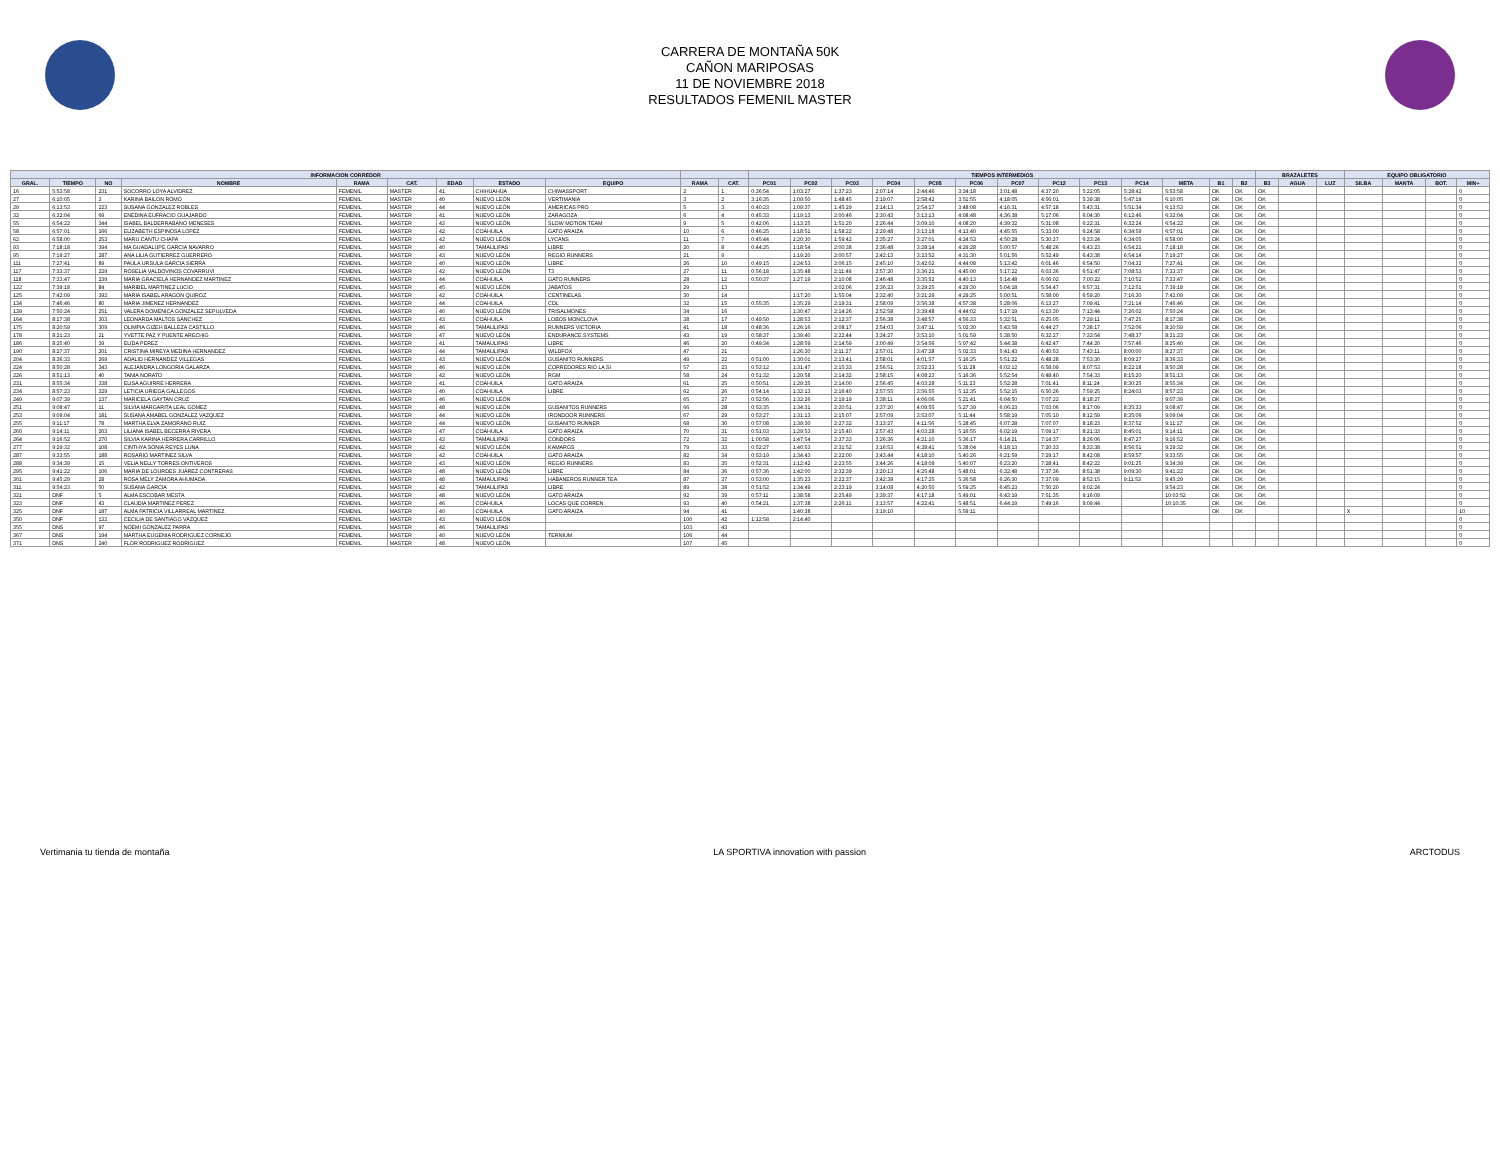CARRERA DE MONTAÑA 50K
CAÑON MARIPOSAS
11 DE NOVIEMBRE 2018
RESULTADOS FEMENIL MASTER
| INFORMACION CORREDOR | | | | | | | | | | | TIEMPOS INTERMEDIOS | | | | | | | | | | | | | BRAZALETES | | | EQUIPO OBLIGATORIO | | | |
| --- | --- | --- | --- | --- | --- | --- | --- | --- | --- | --- | --- | --- | --- | --- | --- | --- | --- | --- | --- | --- | --- | --- | --- | --- | --- | --- | --- | --- | --- | --- |
| GRAL. | TIEMPO | NO | NOMBRE | RAMA | CAT. | EDAD | ESTADO | EQUIPO | RAMA | CAT. | PC01 | PC02 | PC03 | PC04 | PC05 | PC06 | PC07 | PC12 | PC13 | PC14 | META | B1 | B2 | B3 | AGUA | LUZ | SILBA | MANTA | BOT. | MIN+ |
| 16 | 5:53:58 | 231 | SOCORRO LOYA ALVIDREZ | FEMENIL | MASTER | 41 | CHIHUAHUA | CHIWASSPORT | 2 | 1 | 0:36:54 | 1:03:27 | 1:37:23 | 2:07:14 | 2:44:46 | 3:34:18 | 3:01:48 | 4:37:20 | 5:22:05 | 5:28:42 | 5:53:58 | OK | OK | OK | | | | | | 0 |
| 27 | 6:10:05 | 3 | KARINA BAILON ROMO | FEMENIL | MASTER | 40 | NUEVO LEÓN | VERTIMANIA | 3 | 2 | 3:16:35 | 1:09:50 | 1:48:45 | 2:19:07 | 2:58:42 | 3:51:55 | 4:18:05 | 4:56:01 | 5:39:38 | 5:47:19 | 6:10:05 | OK | OK | OK | | | | | | 0 |
| 29 | 6:13:53 | 223 | SUSANA GONZALEZ ROBLES | FEMENIL | MASTER | 44 | NUEVO LEÓN | AMERICAS PRO | 5 | 3 | 0:40:23 | 1:09:37 | 1:45:29 | 2:14:13 | 2:54:17 | 3:48:08 | 4:16:31 | 4:57:18 | 5:43:31 | 5:51:34 | 6:13:53 | OK | OK | OK | | | | | | 0 |
| 32 | 6:32:04 | 69 | ENEDINA EUFRACIO GUAJARDO | FEMENIL | MASTER | 41 | NUEVO LEÓN | ZARAGOZA | 6 | 4 | 0:45:33 | 1:19:13 | 2:00:46 | 2:30:43 | 3:13:13 | 4:08:48 | 4:36:38 | 5:17:06 | 6:04:30 | 6:12:46 | 6:32:04 | OK | OK | OK | | | | | | 0 |
| 55 | 6:54:22 | 344 | ISABEL BALDERRABANO MENESES | FEMENIL | MASTER | 43 | NUEVO LEÓN | SLOW MOTION TEAM | 9 | 5 | 0:42:06 | 1:13:25 | 1:51:20 | 2:26:44 | 3:09:10 | 4:08:20 | 4:39:32 | 5:31:08 | 6:22:31 | 6:32:24 | 6:54:22 | OK | OK | OK | | | | | | 0 |
| 58 | 6:57:01 | 166 | ELIZABETH ESPINOSA LOPEZ | FEMENIL | MASTER | 42 | COAHUILA | GATO ARAIZA | 10 | 6 | 0:46:25 | 1:18:51 | 1:58:22 | 2:29:48 | 3:13:18 | 4:13:40 | 4:45:55 | 5:33:00 | 6:24:58 | 6:34:59 | 6:57:01 | OK | OK | OK | | | | | | 0 |
| 62 | 6:58:00 | 253 | MARU CANTU CHAPA | FEMENIL | MASTER | 42 | NUEVO LEÓN | LYCANS | 11 | 7 | 0:45:44 | 1:20:30 | 1:59:42 | 2:35:27 | 3:27:01 | 4:24:53 | 4:50:28 | 5:30:27 | 6:23:24 | 6:34:05 | 6:58:00 | OK | OK | OK | | | | | | 0 |
| 93 | 7:18:18 | 394 | MA GUADALUPE GARCIA NAVARRO | FEMENIL | MASTER | 40 | TAMAULIPAS | LIBRE | 20 | 8 | 0:44:25 | 1:18:54 | 2:00:38 | 2:36:48 | 3:28:14 | 4:29:28 | 5:00:57 | 5:48:26 | 6:43:23 | 6:54:21 | 7:18:18 | OK | OK | OK | | | | | | 0 |
| 95 | 7:19:27 | 287 | ANA LILIA GUTIERREZ GUERRERO | FEMENIL | MASTER | 43 | NUEVO LEÓN | REGIO RUNNERS | 21 | 9 | | 1:19:20 | 2:00:57 | 2:42:13 | 3:23:52 | 4:31:30 | 5:01:56 | 5:52:49 | 6:43:38 | 6:54:14 | 7:19:27 | OK | OK | OK | | | | | | 0 |
| 111 | 7:27:41 | 89 | PAULA URSULA GARCIA SIERRA | FEMENIL | MASTER | 40 | NUEVO LEÓN | LIBRE | 26 | 10 | 0:49:15 | 1:24:53 | 2:06:15 | 2:45:10 | 3:42:02 | 4:44:08 | 5:13:42 | 6:01:46 | 6:54:50 | 7:04:32 | 7:27:41 | OK | OK | OK | | | | | | 0 |
| 117 | 7:33:37 | 229 | ROSELIA VALDOVINOS COVARRUVI | FEMENIL | MASTER | 42 | NUEVO LEÓN | T3 | 27 | 11 | 0:56:18 | 1:35:48 | 2:11:49 | 2:57:20 | 3:36:21 | 4:45:00 | 5:17:22 | 6:03:36 | 6:51:47 | 7:08:53 | 7:33:37 | OK | OK | OK | | | | | | 0 |
| 118 | 7:33:47 | 239 | MARIA GRACIELA HERNANDEZ MARTINEZ | FEMENIL | MASTER | 44 | COAHUILA | GATO RUNNERS | 28 | 12 | 0:50:37 | 1:27:19 | 2:10:08 | 2:46:48 | 3:35:52 | 4:40:13 | 5:14:48 | 6:06:02 | 7:00:22 | 7:10:52 | 7:33:47 | OK | OK | OK | | | | | | 0 |
| 122 | 7:39:18 | 84 | MARIBEL MARTINEZ LUCIO | FEMENIL | MASTER | 45 | NUEVO LEÓN | JABATOS | 29 | 13 | | | 2:02:06 | 2:36:23 | 3:29:25 | 4:29:30 | 5:04:18 | 5:54:47 | 6:57:31 | 7:12:51 | 7:39:18 | OK | OK | OK | | | | | | 0 |
| 125 | 7:42:09 | 392 | MARIA ISABEL ARAGON QUIROZ | FEMENIL | MASTER | 42 | COAHUILA | CENTINELAS | 30 | 14 | | 1:17:20 | 1:55:04 | 2:32:40 | 3:21:29 | 4:29:25 | 5:00:51 | 5:58:00 | 6:59:20 | 7:16:30 | 7:42:09 | OK | OK | OK | | | | | | 0 |
| 134 | 7:46:46 | 80 | MARIA JIMENEZ HERNANDEZ | FEMENIL | MASTER | 44 | COAHUILA | CDL | 32 | 15 | 0:55:35 | 1:35:29 | 2:19:31 | 2:58:09 | 3:56:38 | 4:57:38 | 5:28:06 | 6:13:27 | 7:09:41 | 7:21:14 | 7:46:46 | OK | OK | OK | | | | | | 0 |
| 139 | 7:50:24 | 251 | VALERA DOMENICA GONZALEZ SEPULVEDA | FEMENIL | MASTER | 40 | NUEVO LEÓN | TRISALMONES | 34 | 16 | | 1:30:47 | 2:14:26 | 2:52:58 | 3:39:48 | 4:44:02 | 5:17:19 | 6:13:30 | 7:13:44 | 7:26:02 | 7:50:24 | OK | OK | OK | | | | | | 0 |
| 164 | 8:17:38 | 303 | LEONARDA MALTOS SÁNCHEZ | FEMENIL | MASTER | 43 | COAHUILA | LOBOS MONCLOVA | 38 | 17 | 0:49:50 | 1:28:53 | 2:12:37 | 2:56:38 | 3:48:57 | 4:56:33 | 5:32:51 | 6:25:05 | 7:29:11 | 7:47:25 | 8:17:38 | OK | OK | OK | | | | | | 0 |
| 175 | 8:20:59 | 309 | OLIMPIA GIZEH BALLEZA CASTILLO | FEMENIL | MASTER | 46 | TAMAULIPAS | RUNNERS VICTORIA | 41 | 18 | 0:48:36 | 1:26:16 | 2:08:17 | 2:54:03 | 3:47:11 | 5:02:30 | 5:43:58 | 6:44:27 | 7:38:17 | 7:52:06 | 8:20:59 | OK | OK | OK | | | | | | 0 |
| 178 | 8:21:23 | 21 | YVETTE PAZ Y PUENTE ARECHIG | FEMENIL | MASTER | 47 | NUEVO LEÓN | ENDURANCE SYSTEMS | 43 | 19 | 0:58:37 | 1:39:40 | 2:22:44 | 3:34:27 | 3:53:10 | 5:01:59 | 5:38:50 | 6:32:27 | 7:33:54 | 7:48:37 | 8:21:23 | OK | OK | OK | | | | | | 0 |
| 186 | 8:25:40 | 39 | ELIDA PEREZ | FEMENIL | MASTER | 41 | TAMAULIPAS | LIBRE | 46 | 20 | 0:49:34 | 1:28:59 | 2:14:59 | 3:00:49 | 3:54:56 | 5:07:42 | 5:44:38 | 6:42:47 | 7:44:20 | 7:57:46 | 8:25:40 | OK | OK | OK | | | | | | 0 |
| 190 | 8:27:37 | 201 | CRISTINA MIREYA MEDINA HERNANDEZ | FEMENIL | MASTER | 44 | TAMAULIPAS | WILDFOX | 47 | 21 | | 1:26:30 | 2:11:27 | 2:57:01 | 3:47:28 | 5:02:33 | 5:41:43 | 6:40:53 | 7:43:11 | 8:00:00 | 8:27:37 | OK | OK | OK | | | | | | 0 |
| 204 | 8:36:33 | 269 | ADALID HERNANDEZ VILLEGAS | FEMENIL | MASTER | 43 | NUEVO LEÓN | GUSANITO RUNNERS | 49 | 22 | 0:51:00 | 1:30:01 | 2:13:41 | 2:58:01 | 4:01:57 | 5:16:25 | 5:51:22 | 6:48:28 | 7:53:30 | 8:09:27 | 8:36:33 | OK | OK | OK | | | | | | 0 |
| 224 | 8:50:28 | 343 | ALEJANDRA LONGORIA GALARZA | FEMENIL | MASTER | 46 | NUEVO LEÓN | CORREDORES RIO LA SI | 57 | 23 | 0:53:12 | 1:31:47 | 2:15:33 | 2:56:51 | 3:52:23 | 5:11:28 | 6:02:12 | 6:58:09 | 8:07:53 | 8:22:18 | 8:50:28 | OK | OK | OK | | | | | | 0 |
| 226 | 8:51:13 | 40 | TANIA NORATO | FEMENIL | MASTER | 42 | NUEVO LEÓN | RGM | 58 | 24 | 0:51:32 | 1:29:58 | 2:14:32 | 2:58:15 | 4:08:23 | 5:16:36 | 5:52:54 | 6:48:40 | 7:54:33 | 8:15:20 | 8:51:13 | OK | OK | OK | | | | | | 0 |
| 231 | 8:55:34 | 338 | ELISA AGUIRRE HERRERA | FEMENIL | MASTER | 41 | COAHUILA | GATO ARAIZA | 61 | 25 | 0:50:51 | 1:29:25 | 2:14:00 | 2:56:45 | 4:03:28 | 5:11:23 | 5:52:28 | 7:01:41 | 8:11:24 | 8:30:25 | 8:55:34 | OK | OK | OK | | | | | | 0 |
| 234 | 8:57:23 | 329 | LETICIA URIEGA GALLEGOS | FEMENIL | MASTER | 40 | COAHUILA | LIBRE | 62 | 26 | 0:54:14 | 1:32:13 | 2:16:40 | 2:57:55 | 3:56:55 | 5:12:35 | 5:52:15 | 6:50:26 | 7:59:25 | 8:24:03 | 8:57:23 | OK | OK | OK | | | | | | 0 |
| 249 | 9:07:39 | 137 | MARICELA GAYTAN CRUZ | FEMENIL | MASTER | 46 | NUEVO LEÓN | | 65 | 27 | 0:52:56 | 1:32:26 | 2:19:19 | 3:38:11 | 4:06:06 | 5:21:41 | 6:04:50 | 7:07:22 | 8:18:27 | | 9:07:39 | OK | OK | OK | | | | | | 0 |
| 251 | 9:08:47 | 11 | SILVIA MARGARITA LEAL GOMEZ | FEMENIL | MASTER | 48 | NUEVO LEÓN | GUSANITOS RUNNERS | 66 | 28 | 0:53:35 | 1:34:31 | 2:20:51 | 3:37:20 | 4:09:55 | 5:27:39 | 6:06:23 | 7:03:06 | 8:17:09 | 8:35:33 | 9:08:47 | OK | OK | OK | | | | | | 0 |
| 253 | 9:09:04 | 181 | SUSANA AMABEL GONZALEZ VAZQUEZ | FEMENIL | MASTER | 44 | NUEVO LEÓN | IRONDOOR RUNNERS | 67 | 29 | 0:53:27 | 1:31:13 | 2:15:07 | 2:57:09 | 3:53:07 | 5:11:44 | 5:58:19 | 7:05:10 | 8:12:59 | 8:35:06 | 9:09:04 | OK | OK | OK | | | | | | 0 |
| 255 | 9:11:17 | 78 | MARTHA ELVA ZAMORANO RUIZ | FEMENIL | MASTER | 44 | NUEVO LEÓN | GUSANITO RUNNER | 68 | 30 | 0:57:08 | 1:39:30 | 2:27:32 | 3:13:27 | 4:11:56 | 5:28:45 | 6:07:28 | 7:07:07 | 8:18:23 | 8:37:52 | 9:11:17 | OK | OK | OK | | | | | | 0 |
| 260 | 9:14:11 | 203 | LILIANA ISABEL BECERRA RIVERA | FEMENIL | MASTER | 47 | COAHUILA | GATO ARAIZA | 70 | 31 | 0:51:03 | 1:29:53 | 2:15:40 | 2:57:43 | 4:03:28 | 5:16:55 | 6:02:19 | 7:09:17 | 8:21:33 | 8:45:01 | 9:14:11 | OK | OK | OK | | | | | | 0 |
| 264 | 9:16:52 | 270 | SILVIA KARINA HERRERA CARRILLO | FEMENIL | MASTER | 43 | TAMAULIPAS | CONDORS | 72 | 32 | 1:00:58 | 1:47:54 | 2:37:33 | 3:26:36 | 4:21:10 | 5:36:17 | 6:14:21 | 7:14:37 | 8:26:06 | 8:47:27 | 9:16:52 | OK | OK | OK | | | | | | 0 |
| 277 | 9:29:32 | 108 | CINTHYA SONIA REYES LUNA | FEMENIL | MASTER | 42 | NUEVO LEÓN | KAMARGS | 79 | 33 | 0:52:27 | 1:40:53 | 2:31:52 | 3:16:53 | 4:28:41 | 5:38:04 | 6:18:13 | 7:20:33 | 8:33:38 | 8:56:51 | 9:29:32 | OK | OK | OK | | | | | | 0 |
| 287 | 9:33:55 | 188 | ROSARIO MARTINEZ SILVA | FEMENIL | MASTER | 42 | COAHUILA | GATO ARAIZA | 82 | 34 | 0:53:19 | 1:34:43 | 2:22:00 | 3:43:44 | 4:18:10 | 5:40:26 | 6:21:59 | 7:29:17 | 8:42:08 | 8:59:57 | 9:33:55 | OK | OK | OK | | | | | | 0 |
| 288 | 9:34:39 | 15 | VELIA NELLY TORRES ONTIVEROS | FEMENIL | MASTER | 43 | NUEVO LEÓN | REGIO RUNNERS | 83 | 35 | 0:52:31 | 1:12:42 | 2:23:55 | 3:44:26 | 4:18:09 | 5:40:07 | 6:23:20 | 7:28:41 | 8:42:22 | 9:01:25 | 9:34:39 | OK | OK | OK | | | | | | 0 |
| 295 | 9:41:22 | 106 | MARIA DE LOURDES JUÁREZ CONTRERAS | FEMENIL | MASTER | 48 | NUEVO LEÓN | LIBRE | 84 | 36 | 0:57:36 | 1:42:00 | 2:32:39 | 3:20:13 | 4:25:48 | 5:48:01 | 6:32:48 | 7:37:36 | 8:51:38 | 9:09:30 | 9:41:22 | OK | OK | OK | | | | | | 0 |
| 301 | 9:45:29 | 28 | ROSA MELY ZAMORA AHUMADA | FEMENIL | MASTER | 48 | TAMAULIPAS | HABANEROS RUNNER TEA | 87 | 37 | 0:53:00 | 1:35:23 | 2:22:37 | 3:42:38 | 4:17:25 | 5:36:58 | 6:26:30 | 7:37:09 | 8:52:15 | 9:11:53 | 9:45:29 | OK | OK | OK | | | | | | 0 |
| 311 | 9:54:23 | 50 | SUSANA GARCIA | FEMENIL | MASTER | 42 | TAMAULIPAS | LIBRE | 89 | 38 | 0:51:52 | 1:34:49 | 2:23:19 | 3:14:08 | 4:20:50 | 5:59:25 | 6:45:23 | 7:50:20 | 9:02:24 | | 9:54:23 | OK | OK | OK | | | | | | 0 |
| 321 | DNF | 5 | ALMA ESCOBAR MESTA | FEMENIL | MASTER | 48 | NUEVO LEÓN | GATO ARAIZA | 92 | 39 | 0:57:11 | 1:38:58 | 2:25:49 | 3:39:37 | 4:17:18 | 5:49:01 | 6:43:19 | 7:51:35 | 9:16:09 | | 10:03:52 | OK | OK | OK | | | | | | 0 |
| 323 | DNF | 43 | CLAUDIA MARTINEZ PEREZ | FEMENIL | MASTER | 46 | COAHUILA | LOCAS QUE CORREN | 93 | 40 | 0:54:21 | 1:37:38 | 2:26:11 | 3:13:57 | 4:22:41 | 5:48:51 | 6:44:19 | 7:49:16 | 9:09:44 | | 10:10:35 | OK | OK | OK | | | | | | 0 |
| 325 | DNF | 187 | ALMA PATRICIA VILLARREAL MARTINEZ | FEMENIL | MASTER | 40 | COAHUILA | GATO ARAIZA | 94 | 41 | | 1:40:38 | | 3:19:10 | | 5:59:11 | | | | | | OK | OK | | | | X | | | 10 |
| 350 | DNF | 132 | CECILIA DE SANTIAGO VAZQUEZ | FEMENIL | MASTER | 43 | NUEVO LEÓN | | 100 | 42 | 1:12:58 | 2:14:40 | | | | | | | | | | | | | | | | | | 0 |
| 355 | DNS | 97 | NOEMI GONZALEZ PARRA | FEMENIL | MASTER | 46 | TAMAULIPAS | | 103 | 43 | | | | | | | | | | | | | | | | | | | | 0 |
| 367 | DNS | 194 | MARTHA EUGENIA RODRIGUEZ CORNEJO | FEMENIL | MASTER | 40 | NUEVO LEÓN | TERNIUM | 106 | 44 | | | | | | | | | | | | | | | | | | | | 0 |
| 371 | DNS | 240 | FLOR RODRIGUEZ RODRIGUEZ | FEMENIL | MASTER | 48 | NUEVO LEÓN | | 107 | 45 | | | | | | | | | | | | | | | | | | | | 0 |
Vertimania tu tienda de montaña LA SPORTIVA innovation with passion ARCTODUS